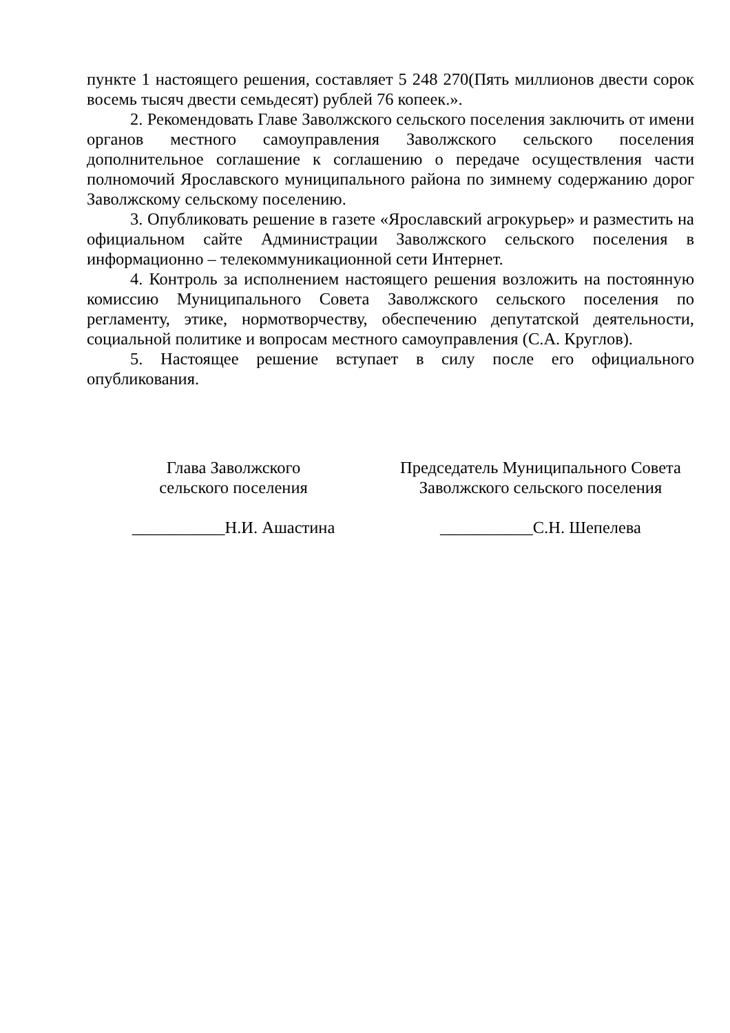пункте 1 настоящего решения, составляет 5 248 270(Пять миллионов двести сорок восемь тысяч двести семьдесят) рублей 76 копеек.».
2. Рекомендовать Главе Заволжского сельского поселения заключить от имени органов местного самоуправления Заволжского сельского поселения дополнительное соглашение к соглашению о передаче осуществления части полномочий Ярославского муниципального района по зимнему содержанию дорог Заволжскому сельскому поселению.
3. Опубликовать решение в газете «Ярославский агрокурьер» и разместить на официальном сайте Администрации Заволжского сельского поселения в информационно – телекоммуникационной сети Интернет.
4. Контроль за исполнением настоящего решения возложить на постоянную комиссию Муниципального Совета Заволжского сельского поселения по регламенту, этике, нормотворчеству, обеспечению депутатской деятельности, социальной политике и вопросам местного самоуправления (С.А. Круглов).
5. Настоящее решение вступает в силу после его официального опубликования.
Глава Заволжского
сельского поселения
___________Н.И. Ашастина
Председатель Муниципального Совета
Заволжского сельского поселения
___________С.Н. Шепелева